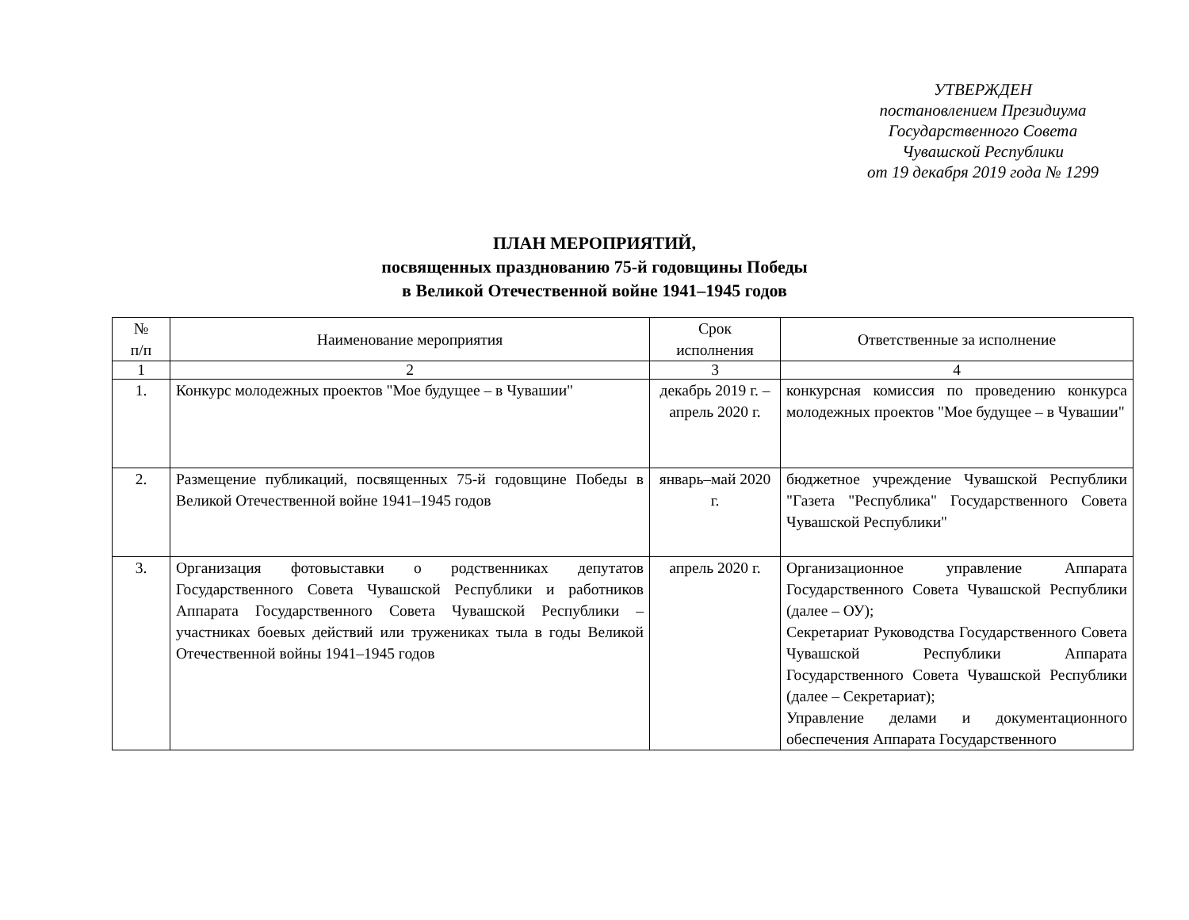УТВЕРЖДЕН
постановлением Президиума
Государственного Совета
Чувашской Республики
от 19 декабря 2019 года № 1299
ПЛАН МЕРОПРИЯТИЙ,
посвященных празднованию 75-й годовщины Победы
в Великой Отечественной войне 1941–1945 годов
| № п/п | Наименование мероприятия | Срок исполнения | Ответственные за исполнение |
| --- | --- | --- | --- |
| 1 | 2 | 3 | 4 |
| 1. | Конкурс молодежных проектов "Мое будущее – в Чувашии" | декабрь 2019 г. – апрель 2020 г. | конкурсная комиссия по проведению конкурса молодежных проектов "Мое будущее – в Чувашии" |
| 2. | Размещение публикаций, посвященных 75-й годовщине Победы в Великой Отечественной войне 1941–1945 годов | январь–май 2020 г. | бюджетное учреждение Чувашской Республики "Газета "Республика" Государственного Совета Чувашской Республики" |
| 3. | Организация фотовыставки о родственниках депутатов Государственного Совета Чувашской Республики и работников Аппарата Государственного Совета Чувашской Республики – участниках боевых действий или тружениках тыла в годы Великой Отечественной войны 1941–1945 годов | апрель 2020 г. | Организационное управление Аппарата Государственного Совета Чувашской Республики (далее – ОУ); Секретариат Руководства Государственного Совета Чувашской Республики Аппарата Государственного Совета Чувашской Республики (далее – Секретариат); Управление делами и документационного обеспечения Аппарата Государственного |